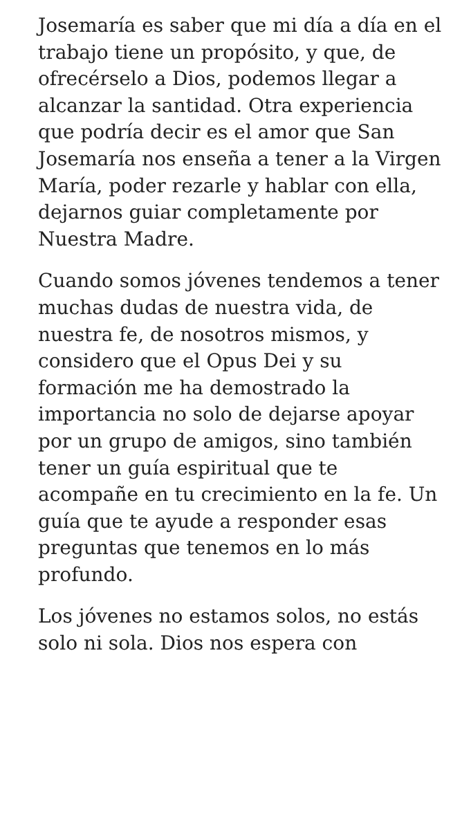Josemaría es saber que mi día a día en el trabajo tiene un propósito, y que, de ofrecérselo a Dios, podemos llegar a alcanzar la santidad. Otra experiencia que podría decir es el amor que San Josemaría nos enseña a tener a la Virgen María, poder rezarle y hablar con ella, dejarnos guiar completamente por Nuestra Madre.
Cuando somos jóvenes tendemos a tener muchas dudas de nuestra vida, de nuestra fe, de nosotros mismos, y considero que el Opus Dei y su formación me ha demostrado la importancia no solo de dejarse apoyar por un grupo de amigos, sino también tener un guía espiritual que te acompañe en tu crecimiento en la fe. Un guía que te ayude a responder esas preguntas que tenemos en lo más profundo.
Los jóvenes no estamos solos, no estás solo ni sola. Dios nos espera con